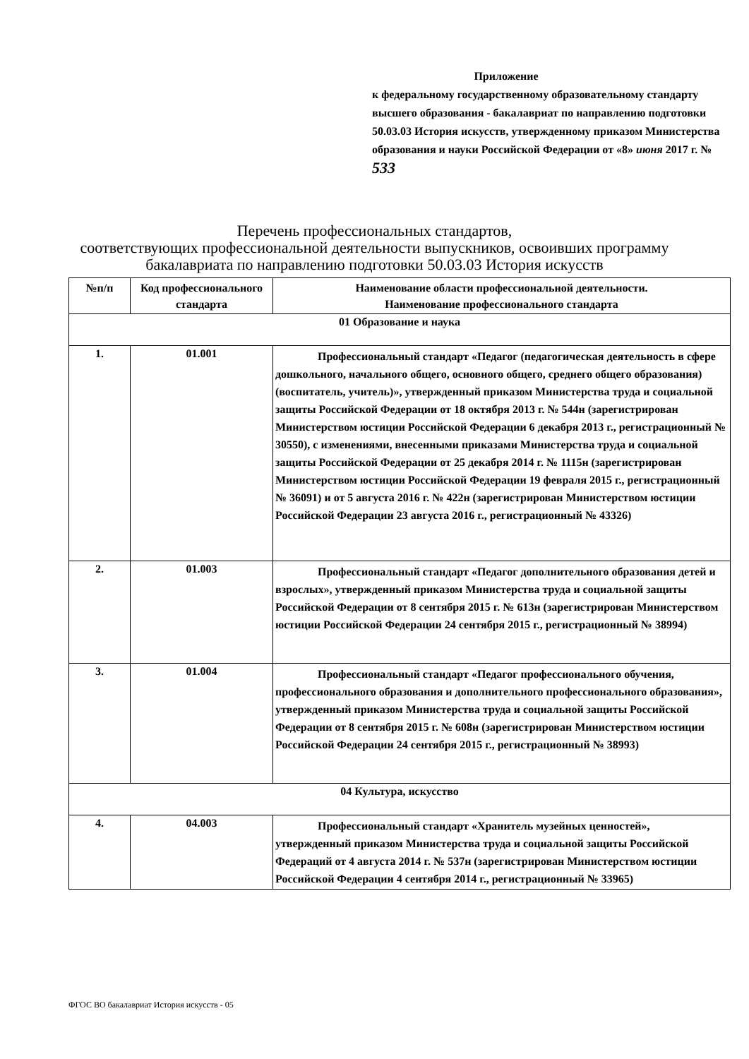Приложение
к федеральному государственному образовательному стандарту высшего образования - бакалавриат по направлению подготовки 50.03.03 История искусств, утвержденному приказом Министерства образования и науки Российской Федерации от «8» июня 2017 г. № 533
Перечень профессиональных стандартов,
соответствующих профессиональной деятельности выпускников, освоивших программу бакалавриата по направлению подготовки 50.03.03 История искусств
| №п/п | Код профессионального стандарта | Наименование области профессиональной деятельности. Наименование профессионального стандарта |
| --- | --- | --- |
| 01 Образование и наука | | |
| 1. | 01.001 | Профессиональный стандарт «Педагог (педагогическая деятельность в сфере дошкольного, начального общего, основного общего, среднего общего образования) (воспитатель, учитель)», утвержденный приказом Министерства труда и социальной защиты Российской Федерации от 18 октября 2013 г. № 544н (зарегистрирован Министерством юстиции Российской Федерации 6 декабря 2013 г., регистрационный № 30550), с изменениями, внесенными приказами Министерства труда и социальной защиты Российской Федерации от 25 декабря 2014 г. № 1115н (зарегистрирован Министерством юстиции Российской Федерации 19 февраля 2015 г., регистрационный № 36091) и от 5 августа 2016 г. № 422н (зарегистрирован Министерством юстиции Российской Федерации 23 августа 2016 г., регистрационный № 43326) |
| 2. | 01.003 | Профессиональный стандарт «Педагог дополнительного образования детей и взрослых», утвержденный приказом Министерства труда и социальной защиты Российской Федерации от 8 сентября 2015 г. № 613н (зарегистрирован Министерством юстиции Российской Федерации 24 сентября 2015 г., регистрационный № 38994) |
| 3. | 01.004 | Профессиональный стандарт «Педагог профессионального обучения, профессионального образования и дополнительного профессионального образования», утвержденный приказом Министерства труда и социальной защиты Российской Федерации от 8 сентября 2015 г. № 608н (зарегистрирован Министерством юстиции Российской Федерации 24 сентября 2015 г., регистрационный № 38993) |
| 04 Культура, искусство | | |
| 4. | 04.003 | Профессиональный стандарт «Хранитель музейных ценностей», утвержденный приказом Министерства труда и социальной защиты Российской Федераций от 4 августа 2014 г. № 537н (зарегистрирован Министерством юстиции Российской Федерации 4 сентября 2014 г., регистрационный № 33965) |
ФГОС ВО бакалавриат История искусств - 05